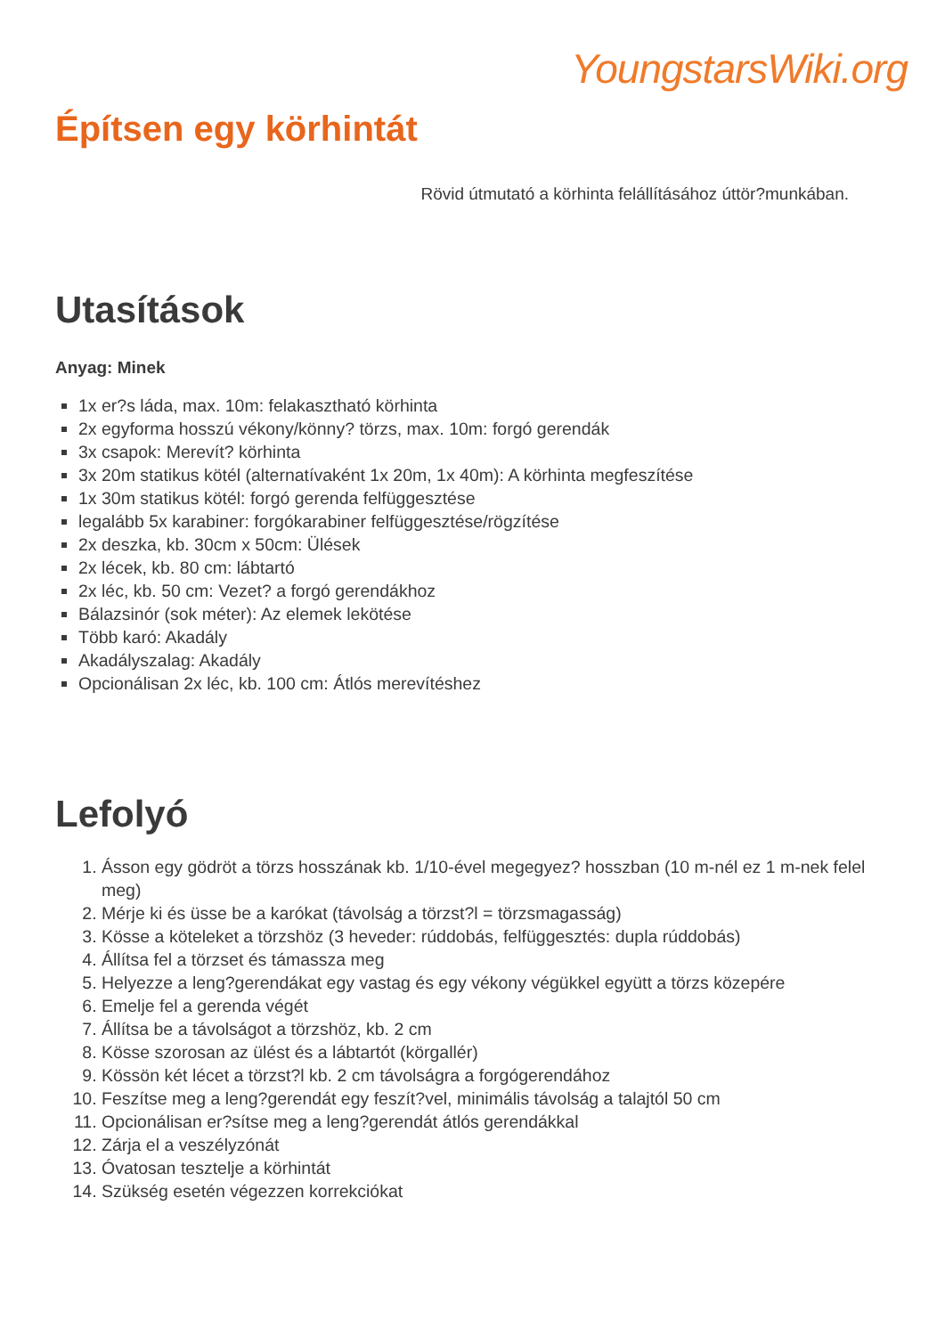YoungstarsWiki.org
Építsen egy körhintát
Rövid útmutató a körhinta felállításához úttör?munkában.
Utasítások
Anyag: Minek
1x er?s láda, max. 10m: felakasztható körhinta
2x egyforma hosszú vékony/könny? törzs, max. 10m: forgó gerendák
3x csapok: Merevít? körhinta
3x 20m statikus kötél (alternatívaként 1x 20m, 1x 40m): A körhinta megfeszítése
1x 30m statikus kötél: forgó gerenda felfüggesztése
legalább 5x karabiner: forgókarabiner felfüggesztése/rögzítése
2x deszka, kb. 30cm x 50cm: Ülések
2x lécek, kb. 80 cm: lábtartó
2x léc, kb. 50 cm: Vezet? a forgó gerendákhoz
Bálazsinór (sok méter): Az elemek lekötése
Több karó: Akadály
Akadályszalag: Akadály
Opcionálisan 2x léc, kb. 100 cm: Átlós merevítéshez
Lefolyó
1. Ásson egy gödröt a törzs hosszának kb. 1/10-ével megegyez? hosszban (10 m-nél ez 1 m-nek felel meg)
2. Mérje ki és üsse be a karókat (távolság a törzst?l = törzsmagasság)
3. Kösse a köteleket a törzshöz (3 heveder: rúddobás, felfüggesztés: dupla rúddobás)
4. Állítsa fel a törzset és támassza meg
5. Helyezze a leng?gerendákat egy vastag és egy vékony végükkel együtt a törzs közepére
6. Emelje fel a gerenda végét
7. Állítsa be a távolságot a törzshöz, kb. 2 cm
8. Kösse szorosan az ülést és a lábtartót (körgallér)
9. Kössön két lécet a törzst?l kb. 2 cm távolságra a forgógerendához
10. Feszítse meg a leng?gerendát egy feszít?vel, minimális távolság a talajtól 50 cm
11. Opcionálisan er?sítse meg a leng?gerendát átlós gerendákkal
12. Zárja el a veszélyzónát
13. Óvatosan tesztelje a körhintát
14. Szükség esetén végezzen korrekciókat